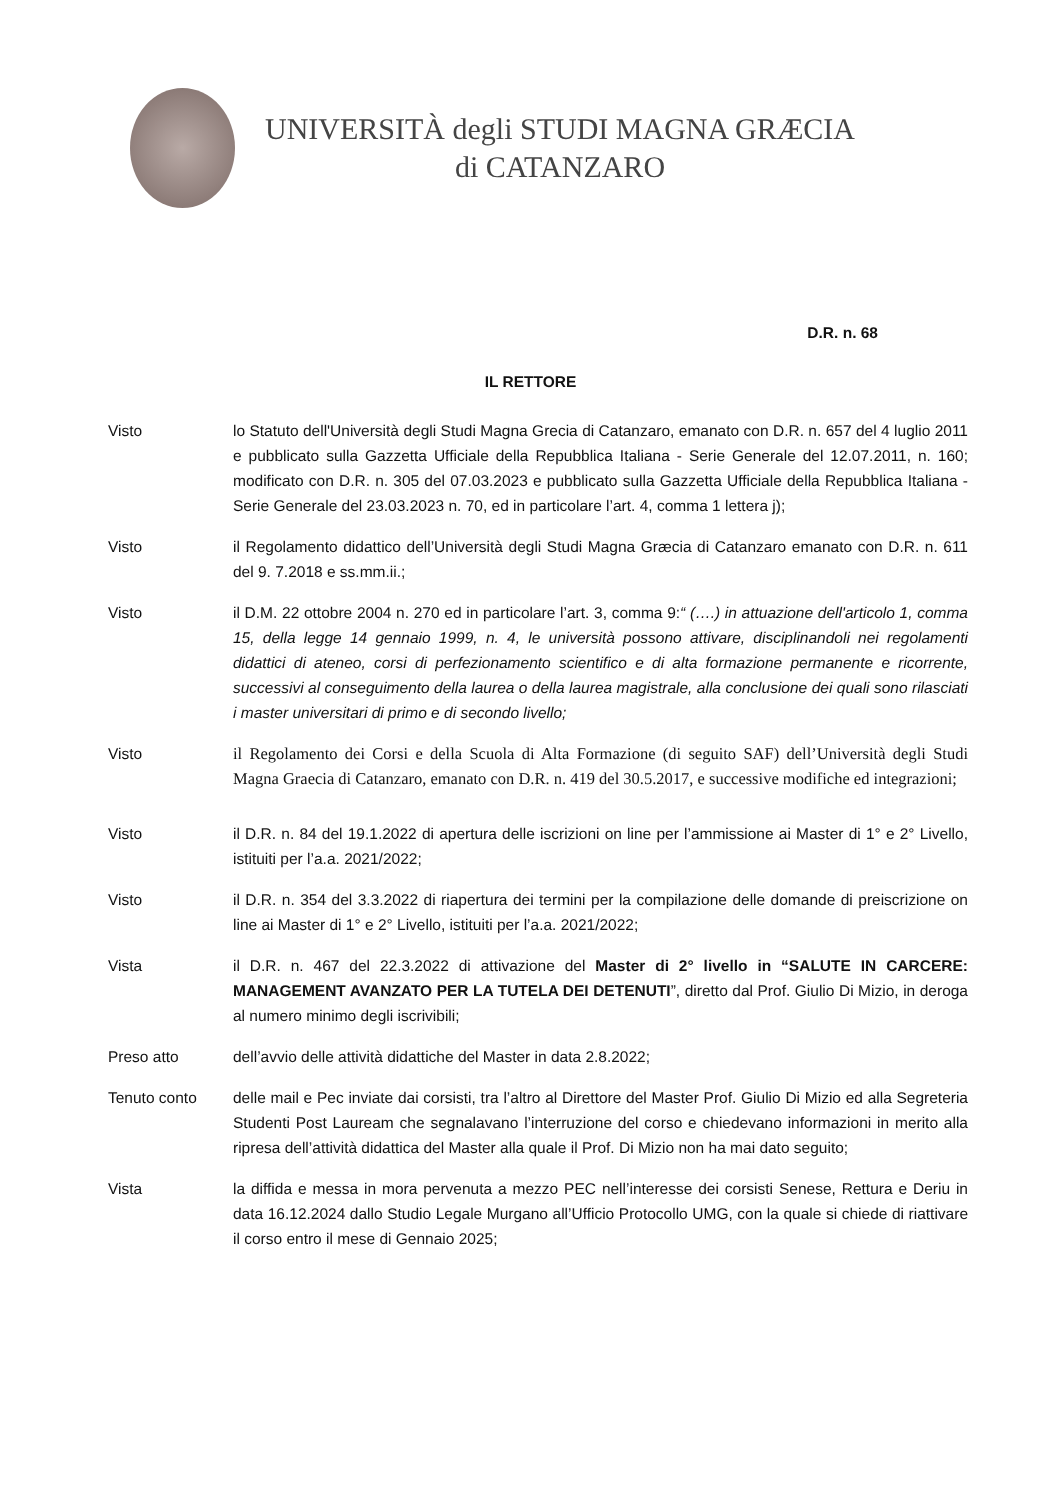UNIVERSITÀ degli STUDI MAGNA GRÆCIA
di CATANZARO
D.R. n. 68
IL RETTORE
Visto lo Statuto dell'Università degli Studi Magna Grecia di Catanzaro, emanato con D.R. n. 657 del 4 luglio 2011 e pubblicato sulla Gazzetta Ufficiale della Repubblica Italiana - Serie Generale del 12.07.2011, n. 160; modificato con D.R. n. 305 del 07.03.2023 e pubblicato sulla Gazzetta Ufficiale della Repubblica Italiana - Serie Generale del 23.03.2023 n. 70, ed in particolare l’art. 4, comma 1 lettera j);
Visto il Regolamento didattico dell’Università degli Studi Magna Græcia di Catanzaro emanato con D.R. n. 611 del 9. 7.2018 e ss.mm.ii.;
Visto il D.M. 22 ottobre 2004 n. 270 ed in particolare l’art. 3, comma 9:“ (….) in attuazione dell'articolo 1, comma 15, della legge 14 gennaio 1999, n. 4, le università possono attivare, disciplinandoli nei regolamenti didattici di ateneo, corsi di perfezionamento scientifico e di alta formazione permanente e ricorrente, successivi al conseguimento della laurea o della laurea magistrale, alla conclusione dei quali sono rilasciati i master universitari di primo e di secondo livello;
Visto il Regolamento dei Corsi e della Scuola di Alta Formazione (di seguito SAF) dell’Università degli Studi Magna Graecia di Catanzaro, emanato con D.R. n. 419 del 30.5.2017, e successive modifiche ed integrazioni;
Visto il D.R. n. 84 del 19.1.2022 di apertura delle iscrizioni on line per l’ammissione ai Master di 1° e 2° Livello, istituiti per l’a.a. 2021/2022;
Visto il D.R. n. 354 del 3.3.2022 di riapertura dei termini per la compilazione delle domande di preiscrizione on line ai Master di 1° e 2° Livello, istituiti per l’a.a. 2021/2022;
Vista il D.R. n. 467 del 22.3.2022 di attivazione del Master di 2° livello in “SALUTE IN CARCERE: MANAGEMENT AVANZATO PER LA TUTELA DEI DETENUTI”, diretto dal Prof. Giulio Di Mizio, in deroga al numero minimo degli iscrivibili;
Preso atto dell’avvio delle attività didattiche del Master in data 2.8.2022;
Tenuto conto delle mail e Pec inviate dai corsisti, tra l’altro al Direttore del Master Prof. Giulio Di Mizio ed alla Segreteria Studenti Post Lauream che segnalavano l’interruzione del corso e chiedevano informazioni in merito alla ripresa dell’attività didattica del Master alla quale il Prof. Di Mizio non ha mai dato seguito;
Vista la diffida e messa in mora pervenuta a mezzo PEC nell’interesse dei corsisti Senese, Rettura e Deriu in data 16.12.2024 dallo Studio Legale Murgano all’Ufficio Protocollo UMG, con la quale si chiede di riattivare il corso entro il mese di Gennaio 2025;